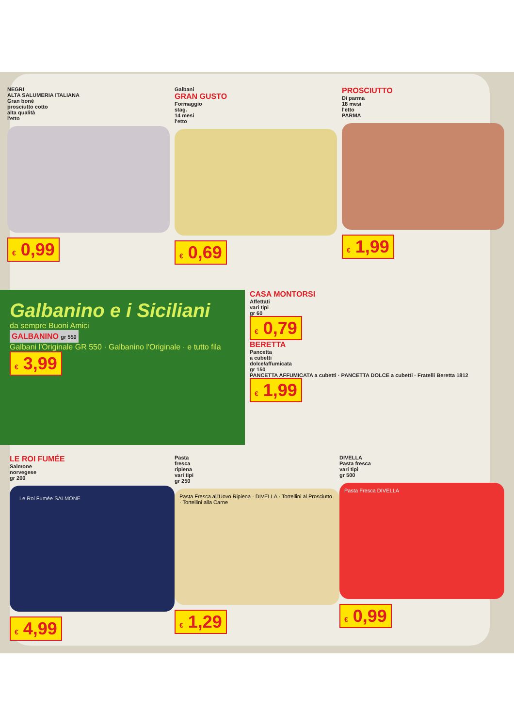NEGRI
ALTA SALUMERIA ITALIANA
Gran bonè
prosciutto cotto
alta qualità
l'etto
€ 0,99
Galbani
GRAN GUSTO
Formaggio
stag.
14 mesi
l'etto
€ 0,69
PROSCIUTTO
Di parma
18 mesi
l'etto
PARMA
€ 1,99
Galbanino e i Siciliani
da sempre Buoni Amici
GALBANINO gr 550
Galbani l'Originale GR 550 · Galbanino l'Originale · e tutto fila
€ 3,99
CASA MONTORSI
Affettati
vari tipi
gr 60
€ 0,79
BERETTA
Pancetta
a cubetti
dolce/affumicata
gr 150
PANCETTA AFFUMICATA a cubetti · PANCETTA DOLCE a cubetti · Fratelli Beretta 1812
€ 1,99
LE ROI FUMÉE
Salmone
norvegese
gr 200
Le Roi Fumée SALMONE
€ 4,99
Pasta
fresca
ripiena
vari tipi
gr 250
Pasta Fresca all'Uovo Ripiena · DIVELLA · Tortellini al Prosciutto · Tortellini alla Carne
€ 1,29
DIVELLA
Pasta fresca
vari tipi
gr 500
Pasta Fresca DIVELLA
€ 0,99